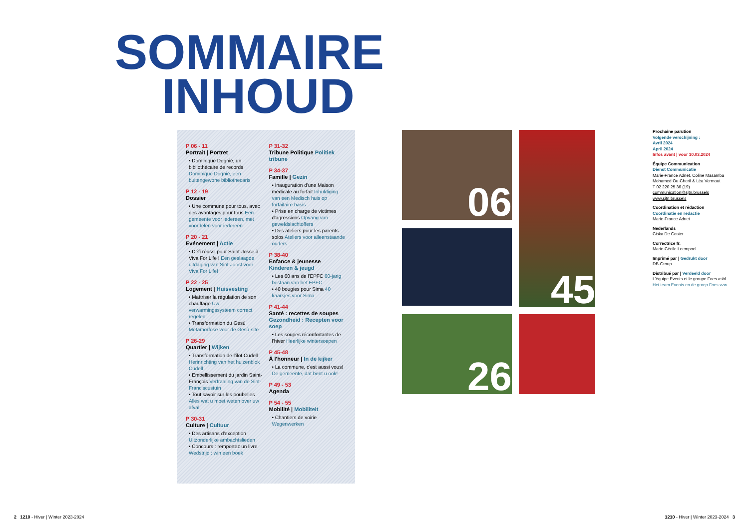SOMMAIRE INHOUD
P 06 - 11
Portrait | Portret
• Dominique Dognié, un bibliothécaire de records Dominique Dognié, een buitengewone bibliothecaris
P 12 - 19
Dossier
• Une commune pour tous, avec des avantages pour tous Een gemeente voor iedereen, met voordelen voor iedereen
P 20 - 21
Evénement | Actie
• Défi réussi pour Saint-Josse à Viva For Life ! Een geslaagde uitdaging van Sint-Joost voor Viva For Life!
P 22 - 25
Logement | Huisvesting
• Maîtriser la régulation de son chauffage Uw verwarmingssysteem correct regelen
• Transformation du Gesù Metamorfose voor de Gesù-site
P 26-29
Quartier | Wijken
• Transformation de l'îlot Cudell Herinrichting van het huizenblok Cudell
• Embellissement du jardin Saint-François Verfraaiing van de Sint-Franciscustuin
• Tout savoir sur les poubelles Alles wat u moet weten over uw afval
P 30-31
Culture | Cultuur
• Des artisans d'exception Uitzonderlijke ambachtslieden
• Concours : remportez un livre Wedstrijd : win een boek
P 31-32
Tribune Politique Politiek tribune
P 34-37
Famille | Gezin
• Inauguration d'une Maison médicale au forfait Inhuldiging van een Medisch huis op forfaitaire basis
• Prise en charge de victimes d'agressions Opvang van geweldslachtoffers
• Des ateliers pour les parents solos Ateliers voor alleenstaande ouders
P 38-40
Enfance & jeunesse Kinderen & jeugd
• Les 60 ans de l'EPFC 60-jarig bestaan van het EPFC
• 40 bougies pour Sima 40 kaarsjes voor Sima
P 41-44
Santé : recettes de soupes Gezondheid : Recepten voor soep
• Les soupes réconfortantes de l'hiver Heerlijke wintersoepen
P 45-48
À l'honneur | In de kijker
• La commune, c'est aussi vous! De gemeente, dat bent u ook!
P 49 - 53
Agenda
P 54 - 55
Mobilité | Mobiliteit
• Chantiers de voirie Wegenwerken
06
45
26
Prochaine parution
Volgende verschijning :
Avril 2024
April 2024
Infos avant | voor 10.03.2024
Équipe Communication
Dienst Communicatie
Marie-France Adnet, Coline Masamba Mohamed Ou-Cherif & Léa Vermaut
T 02 220 25 36 (19)
communication@sjtn.brussels
www.sjtn.brussels
Coordination et rédaction
Coördinatie en redactie
Marie-France Adnet
Nederlands
Ciska De Coster
Correctrice fr.
Marie-Cécile Leempoel
Imprimé par | Gedrukt door
DB-Group
Distribué par | Verdeeld door
L'équipe Events et le groupe Foes asbl
Het team Events en de groep Foes vzw
2 1210 - Hiver | Winter 2023-2024
1210 - Hiver | Winter 2023-2024 3